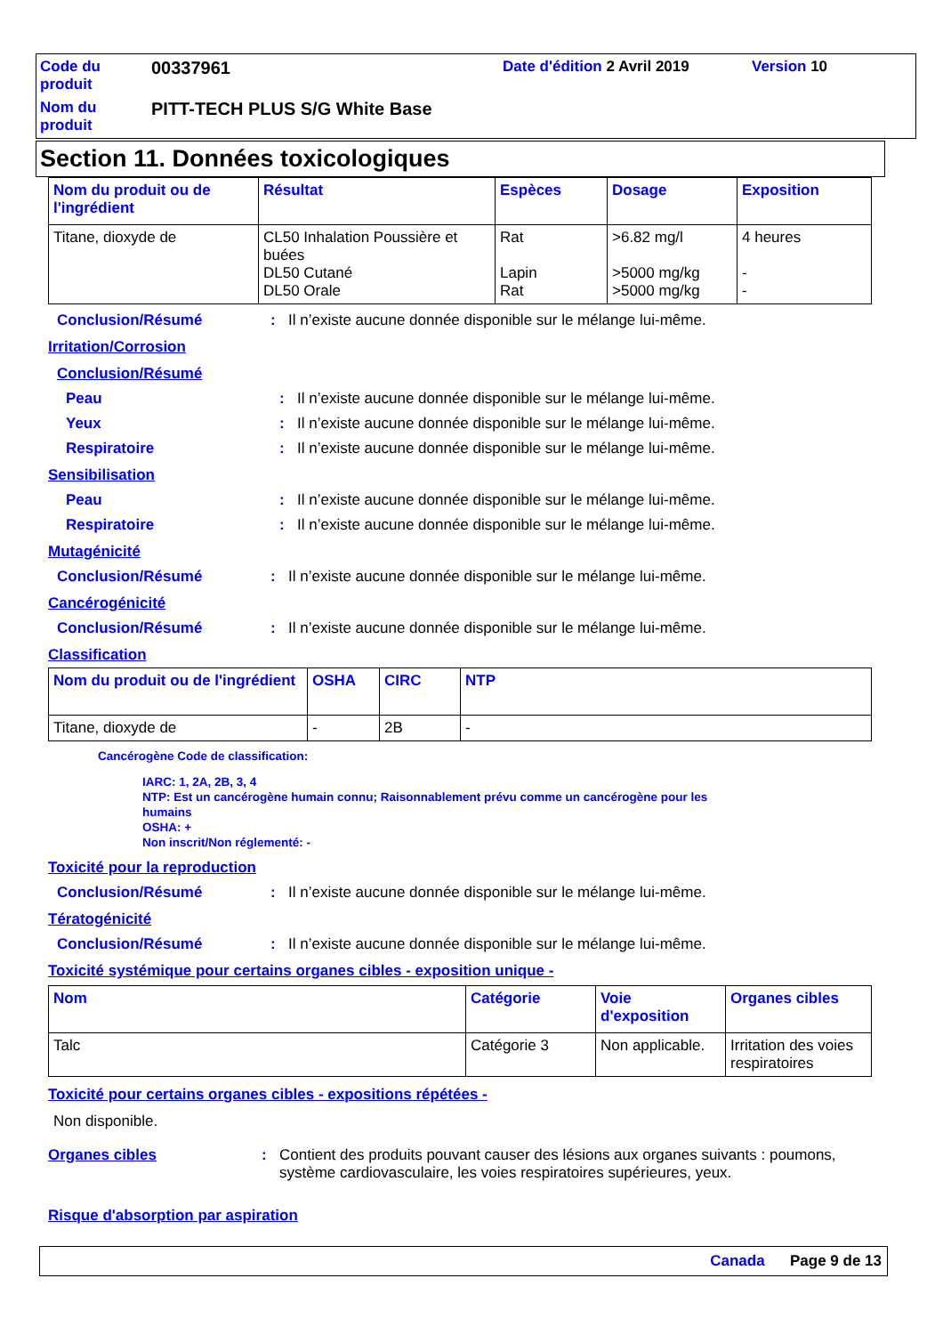Code du produit
00337961
Date d'édition 2 Avril 2019
Version 10
Nom du produit
PITT-TECH PLUS S/G White Base
Section 11. Données toxicologiques
| Nom du produit ou de l'ingrédient | Résultat | Espèces | Dosage | Exposition |
| --- | --- | --- | --- | --- |
| Titane, dioxyde de | CL50 Inhalation Poussière et buées DL50 Cutané DL50 Orale | Rat Lapin Rat | >6.82 mg/l >5000 mg/kg >5000 mg/kg | 4 heures - - |
Conclusion/Résumé : Il n’existe aucune donnée disponible sur le mélange lui-même.
Irritation/Corrosion
Conclusion/Résumé
Peau : Il n’existe aucune donnée disponible sur le mélange lui-même.
Yeux : Il n’existe aucune donnée disponible sur le mélange lui-même.
Respiratoire : Il n’existe aucune donnée disponible sur le mélange lui-même.
Sensibilisation
Peau : Il n’existe aucune donnée disponible sur le mélange lui-même.
Respiratoire : Il n’existe aucune donnée disponible sur le mélange lui-même.
Mutagénicité
Conclusion/Résumé : Il n’existe aucune donnée disponible sur le mélange lui-même.
Cancérogénicité
Conclusion/Résumé : Il n’existe aucune donnée disponible sur le mélange lui-même.
Classification
| Nom du produit ou de l'ingrédient | OSHA | CIRC | NTP |
| --- | --- | --- | --- |
| Titane, dioxyde de | - | 2B | - |
Cancérogène Code de classification:
IARC: 1, 2A, 2B, 3, 4
NTP: Est un cancérogène humain connu; Raisonnablement prévu comme un cancérogène pour les humains
OSHA: +
Non inscrit/Non réglementé: -
Toxicité pour la reproduction
Conclusion/Résumé : Il n’existe aucune donnée disponible sur le mélange lui-même.
Tératogénicité
Conclusion/Résumé : Il n’existe aucune donnée disponible sur le mélange lui-même.
Toxicité systémique pour certains organes cibles - exposition unique -
| Nom | Catégorie | Voie d'exposition | Organes cibles |
| --- | --- | --- | --- |
| Talc | Catégorie 3 | Non applicable. | Irritation des voies respiratoires |
Toxicité pour certains organes cibles - expositions répétées -
Non disponible.
Organes cibles : Contient des produits pouvant causer des lésions aux organes suivants : poumons, système cardiovasculaire, les voies respiratoires supérieures, yeux.
Risque d'absorption par aspiration
Canada Page 9 de 13